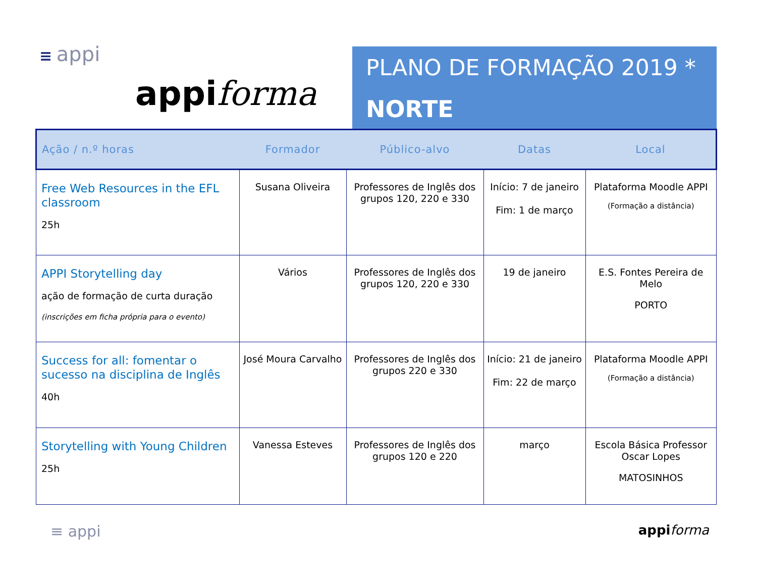≡ appi
appiforma
PLANO DE FORMAÇÃO 2019 *
NORTE
| Ação / n.º horas | Formador | Público-alvo | Datas | Local |
| --- | --- | --- | --- | --- |
| Free Web Resources in the EFL classroom 25h | Susana Oliveira | Professores de Inglês dos grupos 120, 220 e 330 | Início: 7 de janeiro Fim: 1 de março | Plataforma Moodle APPI (Formação a distância) |
| APPI Storytelling day ação de formação de curta duração (inscrições em ficha própria para o evento) | Vários | Professores de Inglês dos grupos 120, 220 e 330 | 19 de janeiro | E.S. Fontes Pereira de Melo PORTO |
| Success for all: fomentar o sucesso na disciplina de Inglês 40h | José Moura Carvalho | Professores de Inglês dos grupos 220 e 330 | Início: 21 de janeiro Fim: 22 de março | Plataforma Moodle APPI (Formação a distância) |
| Storytelling with Young Children 25h | Vanessa Esteves | Professores de Inglês dos grupos 120 e 220 | março | Escola Básica Professor Oscar Lopes MATOSINHOS |
≡ appi appi forma